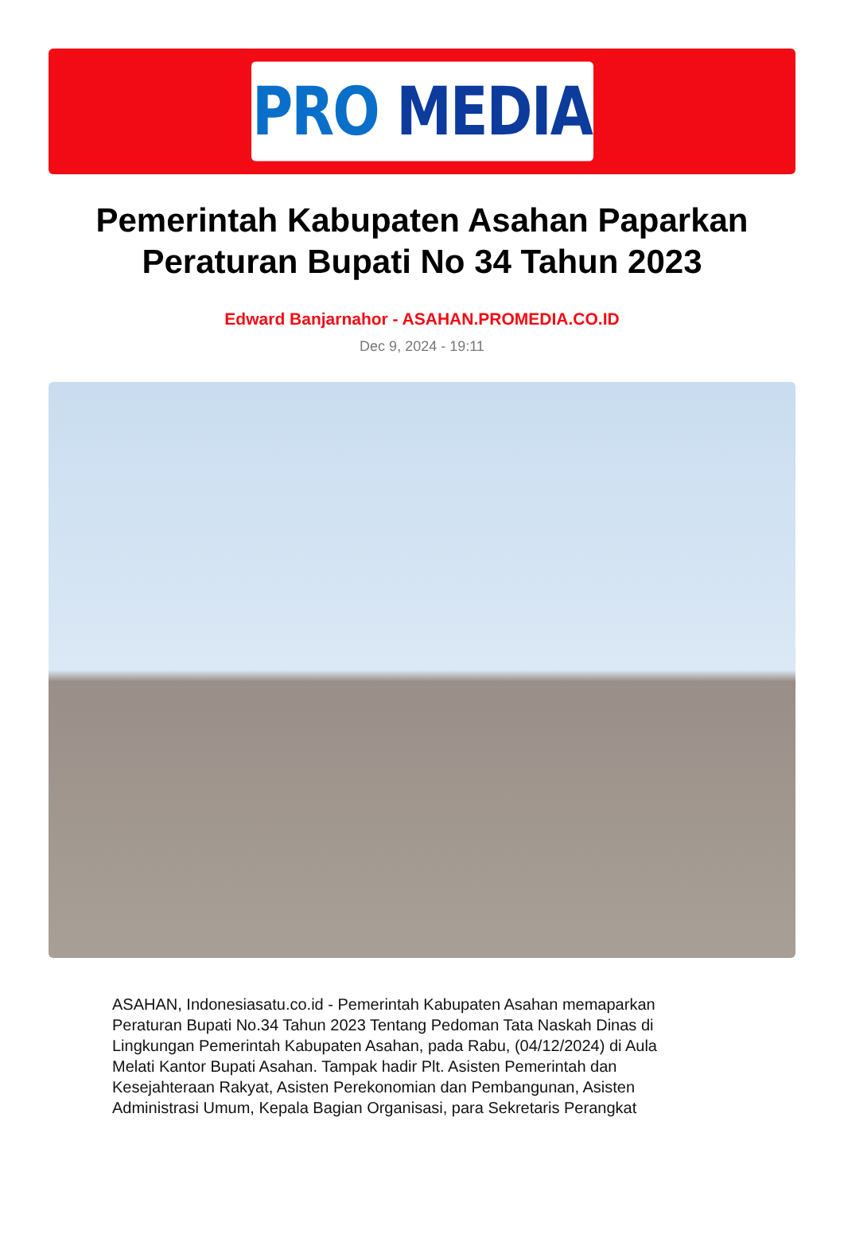PRO MEDIA
Pemerintah Kabupaten Asahan Paparkan Peraturan Bupati No 34 Tahun 2023
Edward Banjarnahor - ASAHAN.PROMEDIA.CO.ID
Dec 9, 2024 - 19:11
ASAHAN, Indonesiasatu.co.id - Pemerintah Kabupaten Asahan memaparkan Peraturan Bupati No.34 Tahun 2023 Tentang Pedoman Tata Naskah Dinas di Lingkungan Pemerintah Kabupaten Asahan, pada Rabu, (04/12/2024) di Aula Melati Kantor Bupati Asahan. Tampak hadir Plt. Asisten Pemerintah dan Kesejahteraan Rakyat, Asisten Perekonomian dan Pembangunan, Asisten Administrasi Umum, Kepala Bagian Organisasi, para Sekretaris Perangkat